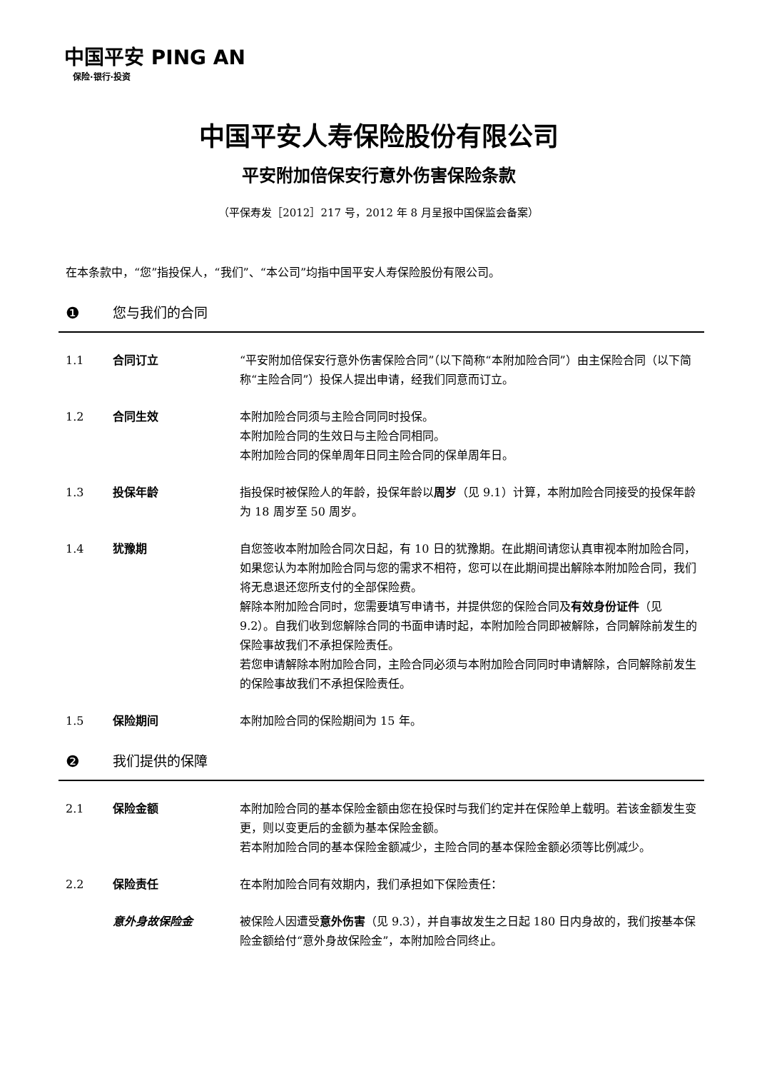中国平安 PING AN
保险·银行·投资
中国平安人寿保险股份有限公司
平安附加倍保安行意外伤害保险条款
（平保寿发［2012］217 号，2012 年 8 月呈报中国保监会备案）
在本条款中，“您”指投保人，“我们”、“本公司”均指中国平安人寿保险股份有限公司。
❶ 您与我们的合同
1.1 合同订立 “平安附加倍保安行意外伤害保险合同”（以下简称“本附加险合同”）由主保险合同（以下简称“主险合同”）投保人提出申请，经我们同意而订立。
1.2 合同生效 本附加险合同须与主险合同同时投保。
本附加险合同的生效日与主险合同相同。
本附加险合同的保单周年日同主险合同的保单周年日。
1.3 投保年龄 指投保时被保险人的年龄，投保年龄以周岁（见 9.1）计算，本附加险合同接受的投保年龄为 18 周岁至 50 周岁。
1.4 犹豫期 自您签收本附加险合同次日起，有 10 日的犹豫期。在此期间请您认真审视本附加险合同，如果您认为本附加险合同与您的需求不相符，您可以在此期间提出解除本附加险合同，我们将无息退还您所支付的全部保险费。
解除本附加险合同时，您需要填写申请书，并提供您的保险合同及有效身份证件（见 9.2）。自我们收到您解除合同的书面申请时起，本附加险合同即被解除，合同解除前发生的保险事故我们不承担保险责任。
若您申请解除本附加险合同，主险合同必须与本附加险合同同时申请解除，合同解除前发生的保险事故我们不承担保险责任。
1.5 保险期间 本附加险合同的保险期间为 15 年。
❷ 我们提供的保障
2.1 保险金额 本附加险合同的基本保险金额由您在投保时与我们约定并在保险单上载明。若该金额发生变更，则以变更后的金额为基本保险金额。
若本附加险合同的基本保险金额减少，主险合同的基本保险金额必须等比例减少。
2.2 保险责任 在本附加险合同有效期内，我们承担如下保险责任：
意外身故保险金 被保险人因遭受意外伤害（见 9.3），并自事故发生之日起 180 日内身故的，我们按基本保险金额给付“意外身故保险金”，本附加险合同终止。